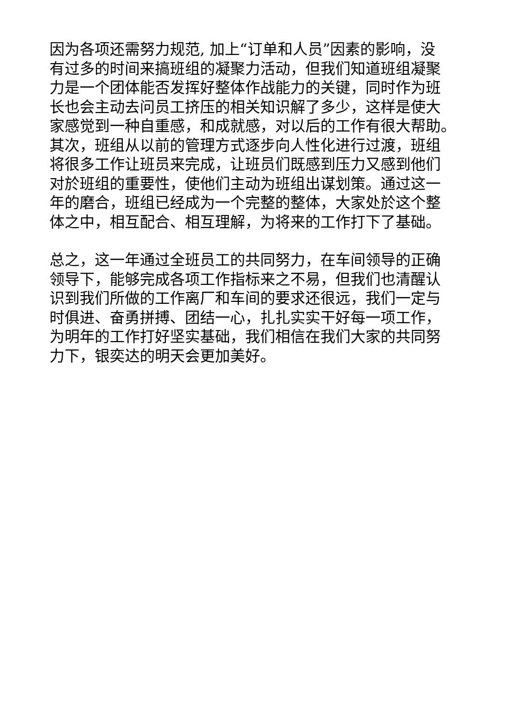因为各项还需努力规范, 加上“订单和人员”因素的影响，没
有过多的时间来搞班组的凝聚力活动，但我们知道班组凝聚
力是一个团体能否发挥好整体作战能力的关键，同时作为班
长也会主动去问员工挤压的相关知识解了多少，这样是使大
家感觉到一种自重感，和成就感，对以后的工作有很大帮助。
其次，班组从以前的管理方式逐步向人性化进行过渡，班组
将很多工作让班员来完成，让班员们既感到压力又感到他们
对於班组的重要性，使他们主动为班组出谋划策。通过这一
年的磨合，班组已经成为一个完整的整体，大家处於这个整
体之中，相互配合、相互理解，为将来的工作打下了基础。
总之，这一年通过全班员工的共同努力，在车间领导的正确
领导下，能够完成各项工作指标来之不易，但我们也清醒认
识到我们所做的工作离厂和车间的要求还很远，我们一定与
时俱进、奋勇拼搏、团结一心，扎扎实实干好每一项工作，
为明年的工作打好坚实基础，我们相信在我们大家的共同努
力下，银奕达的明天会更加美好。